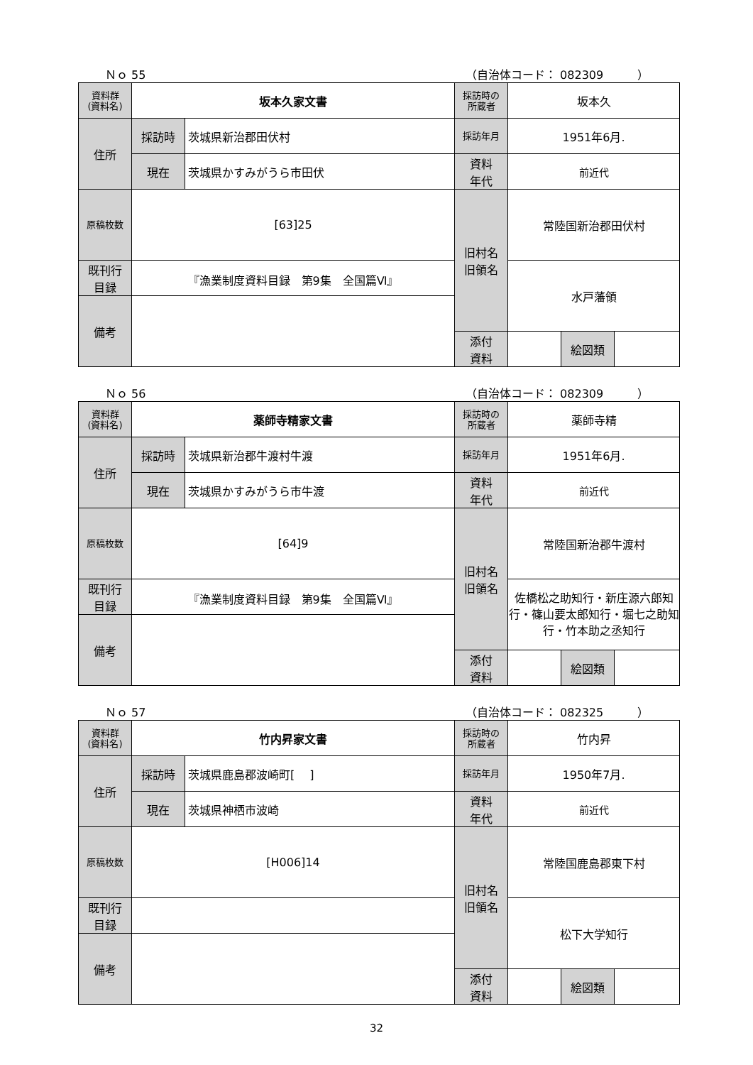Ｎｏ 55 （自治体コード： 082309　　　）
| 資料群 (資料名) | 坂本久家文書 | | 採訪時の 所蔵者 | 坂本久 | | |
| 住所 | 採訪時 | 茨城県新治郡田伏村 | 採訪年月 | 1951年6月. | | |
| | 現在 | 茨城県かすみがうら市田伏 | 資料 年代 | 前近代 | | |
| 原稿枚数 | [63]25 | | 旧村名 旧領名 | 常陸国新治郡田伏村 | | |
| 既刊行 目録 | 『漁業制度資料目録 第9集 全国篇Ⅵ』 | | | 水戸藩領 | | |
| 備考 | | | | | | |
| | | | 添付 資料 | | 絵図類 | |
Ｎｏ 56 （自治体コード： 082309　　　）
| 資料群 (資料名) | 薬師寺精家文書 | | 採訪時の 所蔵者 | 薬師寺精 | | |
| 住所 | 採訪時 | 茨城県新治郡牛渡村牛渡 | 採訪年月 | 1951年6月. | | |
| | 現在 | 茨城県かすみがうら市牛渡 | 資料 年代 | 前近代 | | |
| 原稿枚数 | [64]9 | | 旧村名 旧領名 | 常陸国新治郡牛渡村 | | |
| 既刊行 目録 | 『漁業制度資料目録 第9集 全国篇Ⅵ』 | | | 佐橋松之助知行・新庄源六郎知行・篠山要太郎知行・堀七之助知行・竹本助之丞知行 | | |
| 備考 | | | | | | |
| | | | 添付 資料 | | 絵図類 | |
Ｎｏ 57 （自治体コード： 082325　　　）
| 資料群 (資料名) | 竹内昇家文書 | | 採訪時の 所蔵者 | 竹内昇 | | |
| 住所 | 採訪時 | 茨城県鹿島郡波崎町[ ] | 採訪年月 | 1950年7月. | | |
| | 現在 | 茨城県神栖市波崎 | 資料 年代 | 前近代 | | |
| 原稿枚数 | [H006]14 | | 旧村名 旧領名 | 常陸国鹿島郡東下村 | | |
| 既刊行 目録 | | | | 松下大学知行 | | |
| 備考 | | | | | | |
| | | | 添付 資料 | | 絵図類 | |
32